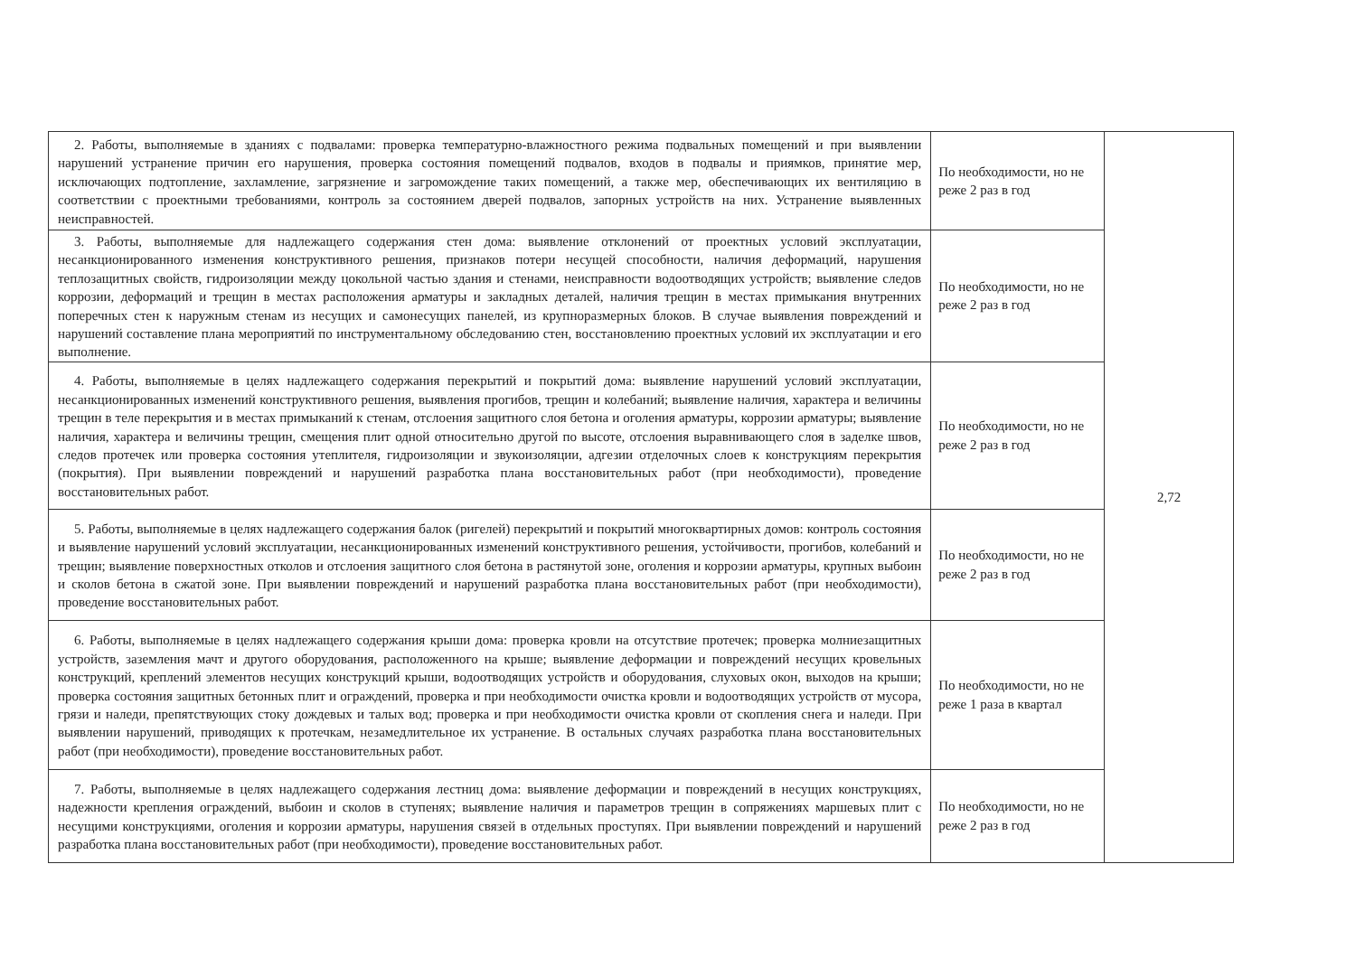| 2. Работы, выполняемые в зданиях с подвалами: проверка температурно-влажностного режима подвальных помещений и при выявлении нарушений устранение причин его нарушения, проверка состояния помещений подвалов, входов в подвалы и приямков, принятие мер, исключающих подтопление, захламление, загрязнение и загромождение таких помещений, а также мер, обеспечивающих их вентиляцию в соответствии с проектными требованиями, контроль за состоянием дверей подвалов, запорных устройств на них. Устранение выявленных неисправностей. | По необходимости, но не реже 2 раз в год | 2,72 |
| 3. Работы, выполняемые для надлежащего содержания стен дома: выявление отклонений от проектных условий эксплуатации, несанкционированного изменения конструктивного решения, признаков потери несущей способности, наличия деформаций, нарушения теплозащитных свойств, гидроизоляции между цокольной частью здания и стенами, неисправности водоотводящих устройств; выявление следов коррозии, деформаций и трещин в местах расположения арматуры и закладных деталей, наличия трещин в местах примыкания внутренних поперечных стен к наружным стенам из несущих и самонесущих панелей, из крупноразмерных блоков. В случае выявления повреждений и нарушений составление плана мероприятий по инструментальному обследованию стен, восстановлению проектных условий их эксплуатации и его выполнение. | По необходимости, но не реже 2 раз в год | |
| 4. Работы, выполняемые в целях надлежащего содержания перекрытий и покрытий дома: выявление нарушений условий эксплуатации, несанкционированных изменений конструктивного решения, выявления прогибов, трещин и колебаний; выявление наличия, характера и величины трещин в теле перекрытия и в местах примыканий к стенам, отслоения защитного слоя бетона и оголения арматуры, коррозии арматуры; выявление наличия, характера и величины трещин, смещения плит одной относительно другой по высоте, отслоения выравнивающего слоя в заделке швов, следов протечек или проверка состояния утеплителя, гидроизоляции и звукоизоляции, адгезии отделочных слоев к конструкциям перекрытия (покрытия). При выявлении повреждений и нарушений разработка плана восстановительных работ (при необходимости), проведение восстановительных работ. | По необходимости, но не реже 2 раз в год | |
| 5. Работы, выполняемые в целях надлежащего содержания балок (ригелей) перекрытий и покрытий многоквартирных домов: контроль состояния и выявление нарушений условий эксплуатации, несанкционированных изменений конструктивного решения, устойчивости, прогибов, колебаний и трещин; выявление поверхностных отколов и отслоения защитного слоя бетона в растянутой зоне, оголения и коррозии арматуры, крупных выбоин и сколов бетона в сжатой зоне. При выявлении повреждений и нарушений разработка плана восстановительных работ (при необходимости), проведение восстановительных работ. | По необходимости, но не реже 2 раз в год | |
| 6. Работы, выполняемые в целях надлежащего содержания крыши дома: проверка кровли на отсутствие протечек; проверка молниезащитных устройств, заземления мачт и другого оборудования, расположенного на крыше; выявление деформации и повреждений несущих кровельных конструкций, креплений элементов несущих конструкций крыши, водоотводящих устройств и оборудования, слуховых окон, выходов на крыши; проверка состояния защитных бетонных плит и ограждений, проверка и при необходимости очистка кровли и водоотводящих устройств от мусора, грязи и наледи, препятствующих стоку дождевых и талых вод; проверка и при необходимости очистка кровли от скопления снега и наледи. При выявлении нарушений, приводящих к протечкам, незамедлительное их устранение. В остальных случаях разработка плана восстановительных работ (при необходимости), проведение восстановительных работ. | По необходимости, но не реже 1 раза в квартал | |
| 7. Работы, выполняемые в целях надлежащего содержания лестниц дома: выявление деформации и повреждений в несущих конструкциях, надежности крепления ограждений, выбоин и сколов в ступенях; выявление наличия и параметров трещин в сопряжениях маршевых плит с несущими конструкциями, оголения и коррозии арматуры, нарушения связей в отдельных проступях. При выявлении повреждений и нарушений разработка плана восстановительных работ (при необходимости), проведение восстановительных работ. | По необходимости, но не реже 2 раз в год | |